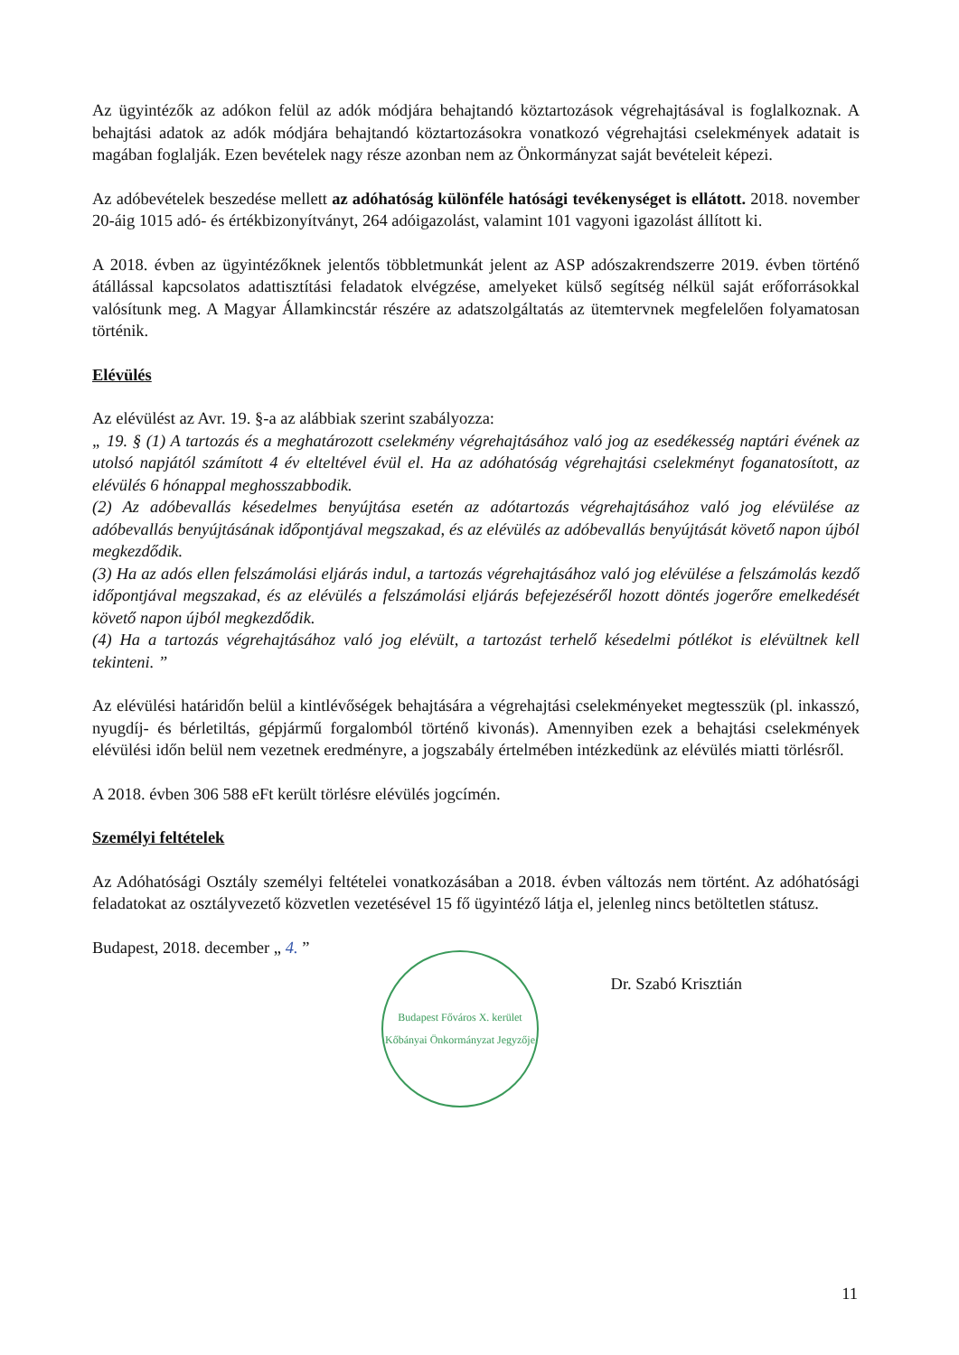Az ügyintézők az adókon felül az adók módjára behajtandó köztartozások végrehajtásával is foglalkoznak. A behajtási adatok az adók módjára behajtandó köztartozásokra vonatkozó végrehajtási cselekmények adatait is magában foglalják. Ezen bevételek nagy része azonban nem az Önkormányzat saját bevételeit képezi.
Az adóbevételek beszedése mellett az adóhatóság különféle hatósági tevékenységet is ellátott. 2018. november 20-áig 1015 adó- és értékbizonyítványt, 264 adóigazolást, valamint 101 vagyoni igazolást állított ki.
A 2018. évben az ügyintézőknek jelentős többletmunkát jelent az ASP adószakrendszerre 2019. évben történő átállással kapcsolatos adattisztítási feladatok elvégzése, amelyeket külső segítség nélkül saját erőforrásokkal valósítunk meg. A Magyar Államkincstár részére az adatszolgáltatás az ütemtervnek megfelelően folyamatosan történik.
Elévülés
Az elévülést az Avr. 19. §-a az alábbiak szerint szabályozza:
„ 19. § (1) A tartozás és a meghatározott cselekmény végrehajtásához való jog az esedékesség naptári évének az utolsó napjától számított 4 év elteltével évül el. Ha az adóhatóság végrehajtási cselekményt foganatosított, az elévülés 6 hónappal meghosszabbodik.
(2) Az adóbevallás késedelmes benyújtása esetén az adótartozás végrehajtásához való jog elévülése az adóbevallás benyújtásának időpontjával megszakad, és az elévülés az adóbevallás benyújtását követő napon újból megkezdődik.
(3) Ha az adós ellen felszámolási eljárás indul, a tartozás végrehajtásához való jog elévülése a felszámolás kezdő időpontjával megszakad, és az elévülés a felszámolási eljárás befejezéséről hozott döntés jogerőre emelkedését követő napon újból megkezdődik.
(4) Ha a tartozás végrehajtásához való jog elévült, a tartozást terhelő késedelmi pótlékot is elévültnek kell tekinteni. ”
Az elévülési határidőn belül a kintlévőségek behajtására a végrehajtási cselekményeket megtesszük (pl. inkasszó, nyugdíj- és bérletiltás, gépjármű forgalomból történő kivonás). Amennyiben ezek a behajtási cselekmények elévülési időn belül nem vezetnek eredményre, a jogszabály értelmében intézkedünk az elévülés miatti törlésről.
A 2018. évben 306 588 eFt került törlésre elévülés jogcímén.
Személyi feltételek
Az Adóhatósági Osztály személyi feltételei vonatkozásában a 2018. évben változás nem történt. Az adóhatósági feladatokat az osztályvezető közvetlen vezetésével 15 fő ügyintéző látja el, jelenleg nincs betöltetlen státusz.
Budapest, 2018. december „ 4. ”
Budapest Főváros X. kerület Kőbányai Önkormányzat Jegyzője
Dr. Szabó Krisztián
11